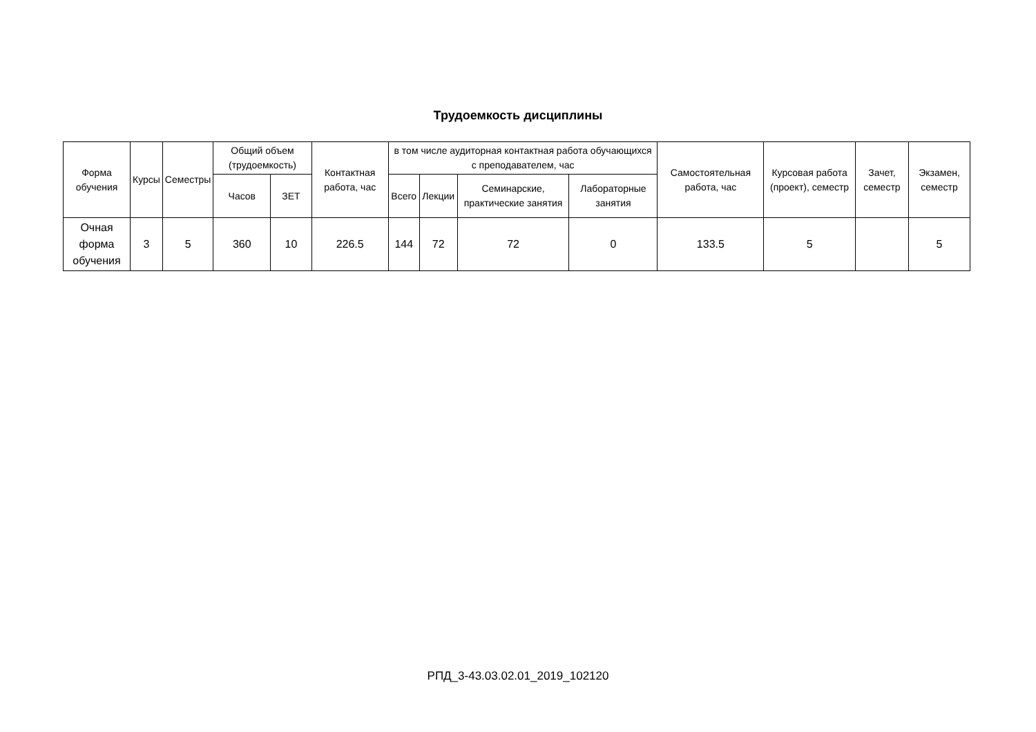Трудоемкость дисциплины
| Форма обучения | Курсы | Семестры | Общий объем (трудоемкость) | | Контактная работа, час | в том числе аудиторная контактная работа обучающихся с преподавателем, час | | | | Самостоятельная работа, час | Курсовая работа (проект), семестр | Зачет, семестр | Экзамен, семестр |
| --- | --- | --- | --- | --- | --- | --- | --- | --- | --- | --- | --- | --- | --- |
| | | | Часов | ЗЕТ | | Всего | Лекции | Семинарские, практические занятия | Лабораторные занятия | | | | |
| Очная форма обучения | 3 | 5 | 360 | 10 | 226.5 | 144 | 72 | 72 | 0 | 133.5 | 5 | | 5 |
РПД_3-43.03.02.01_2019_102120